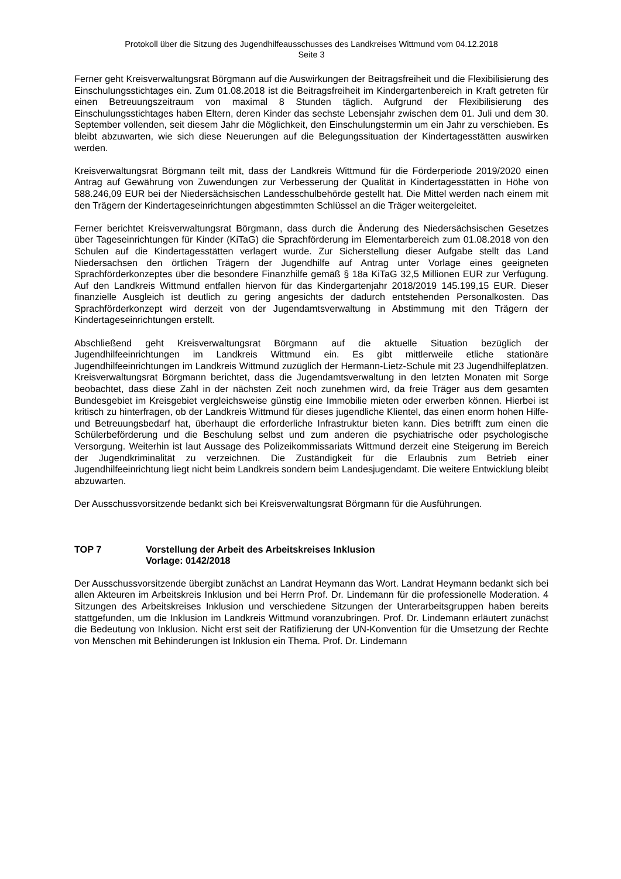Protokoll über die Sitzung des Jugendhilfeausschusses des Landkreises Wittmund vom 04.12.2018
Seite 3
Ferner geht Kreisverwaltungsrat Börgmann auf die Auswirkungen der Beitragsfreiheit und die Flexibilisierung des Einschulungsstichtages ein. Zum 01.08.2018 ist die Beitragsfreiheit im Kindergartenbereich in Kraft getreten für einen Betreuungszeitraum von maximal 8 Stunden täglich. Aufgrund der Flexibilisierung des Einschulungsstichtages haben Eltern, deren Kinder das sechste Lebensjahr zwischen dem 01. Juli und dem 30. September vollenden, seit diesem Jahr die Möglichkeit, den Einschulungstermin um ein Jahr zu verschieben. Es bleibt abzuwarten, wie sich diese Neuerungen auf die Belegungssituation der Kindertagesstätten auswirken werden.
Kreisverwaltungsrat Börgmann teilt mit, dass der Landkreis Wittmund für die Förderperiode 2019/2020 einen Antrag auf Gewährung von Zuwendungen zur Verbesserung der Qualität in Kindertagesstätten in Höhe von 588.246,09 EUR bei der Niedersächsischen Landesschulbehörde gestellt hat. Die Mittel werden nach einem mit den Trägern der Kindertageseinrichtungen abgestimmten Schlüssel an die Träger weitergeleitet.
Ferner berichtet Kreisverwaltungsrat Börgmann, dass durch die Änderung des Niedersächsischen Gesetzes über Tageseinrichtungen für Kinder (KiTaG) die Sprachförderung im Elementarbereich zum 01.08.2018 von den Schulen auf die Kindertagesstätten verlagert wurde. Zur Sicherstellung dieser Aufgabe stellt das Land Niedersachsen den örtlichen Trägern der Jugendhilfe auf Antrag unter Vorlage eines geeigneten Sprachförderkonzeptes über die besondere Finanzhilfe gemäß § 18a KiTaG 32,5 Millionen EUR zur Verfügung. Auf den Landkreis Wittmund entfallen hiervon für das Kindergartenjahr 2018/2019 145.199,15 EUR. Dieser finanzielle Ausgleich ist deutlich zu gering angesichts der dadurch entstehenden Personalkosten. Das Sprachförderkonzept wird derzeit von der Jugendamtsverwaltung in Abstimmung mit den Trägern der Kindertageseinrichtungen erstellt.
Abschließend geht Kreisverwaltungsrat Börgmann auf die aktuelle Situation bezüglich der Jugendhilfeeinrichtungen im Landkreis Wittmund ein. Es gibt mittlerweile etliche stationäre Jugendhilfeeinrichtungen im Landkreis Wittmund zuzüglich der Hermann-Lietz-Schule mit 23 Jugendhilfeplätzen. Kreisverwaltungsrat Börgmann berichtet, dass die Jugendamtsverwaltung in den letzten Monaten mit Sorge beobachtet, dass diese Zahl in der nächsten Zeit noch zunehmen wird, da freie Träger aus dem gesamten Bundesgebiet im Kreisgebiet vergleichsweise günstig eine Immobilie mieten oder erwerben können. Hierbei ist kritisch zu hinterfragen, ob der Landkreis Wittmund für dieses jugendliche Klientel, das einen enorm hohen Hilfe- und Betreuungsbedarf hat, überhaupt die erforderliche Infrastruktur bieten kann. Dies betrifft zum einen die Schülerbeförderung und die Beschulung selbst und zum anderen die psychiatrische oder psychologische Versorgung. Weiterhin ist laut Aussage des Polizeikommissariats Wittmund derzeit eine Steigerung im Bereich der Jugendkriminalität zu verzeichnen. Die Zuständigkeit für die Erlaubnis zum Betrieb einer Jugendhilfeeinrichtung liegt nicht beim Landkreis sondern beim Landesjugendamt. Die weitere Entwicklung bleibt abzuwarten.
Der Ausschussvorsitzende bedankt sich bei Kreisverwaltungsrat Börgmann für die Ausführungen.
TOP 7 Vorstellung der Arbeit des Arbeitskreises Inklusion
Vorlage: 0142/2018
Der Ausschussvorsitzende übergibt zunächst an Landrat Heymann das Wort. Landrat Heymann bedankt sich bei allen Akteuren im Arbeitskreis Inklusion und bei Herrn Prof. Dr. Lindemann für die professionelle Moderation. 4 Sitzungen des Arbeitskreises Inklusion und verschiedene Sitzungen der Unterarbeitsgruppen haben bereits stattgefunden, um die Inklusion im Landkreis Wittmund voranzubringen. Prof. Dr. Lindemann erläutert zunächst die Bedeutung von Inklusion. Nicht erst seit der Ratifizierung der UN-Konvention für die Umsetzung der Rechte von Menschen mit Behinderungen ist Inklusion ein Thema. Prof. Dr. Lindemann